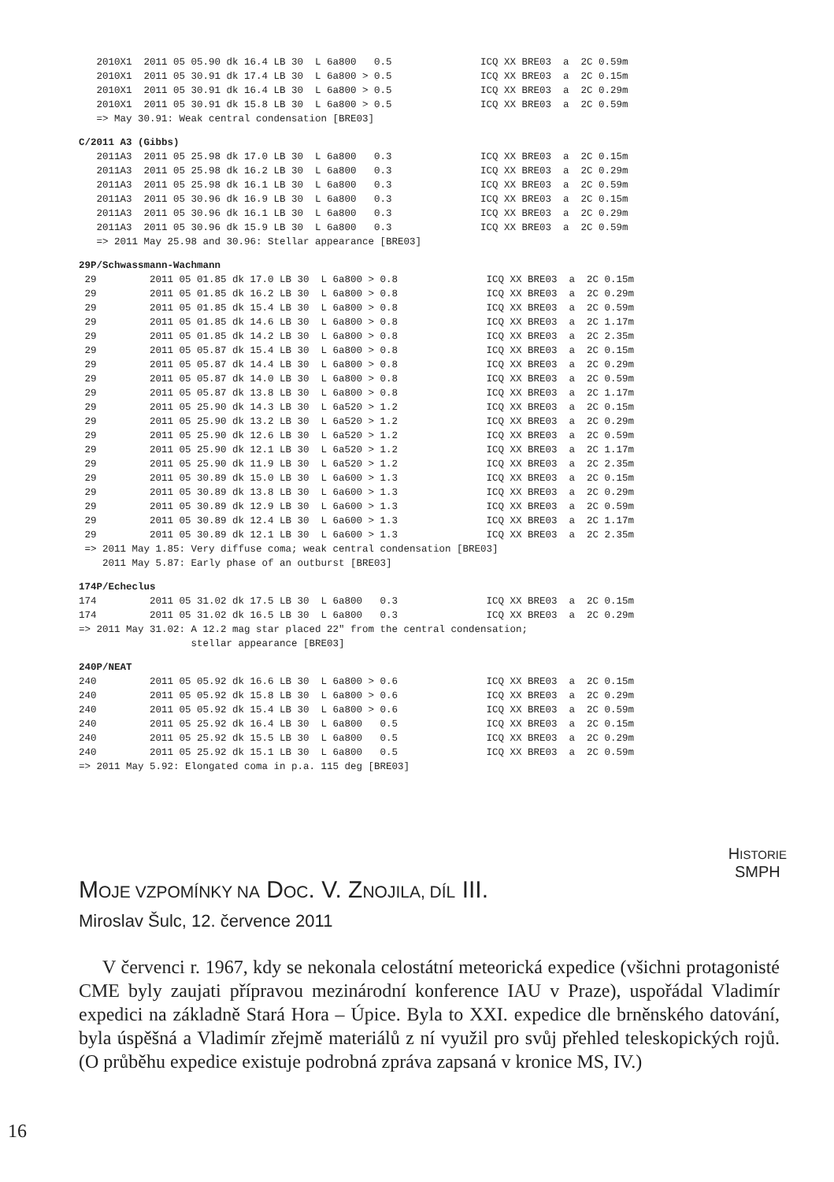2010X1  2011 05 05.90 dk 16.4 LB 30  L 6a800   0.5               ICQ XX BRE03  a  2C 0.59m
   2010X1  2011 05 30.91 dk 17.4 LB 30  L 6a800 > 0.5               ICQ XX BRE03  a  2C 0.15m
   2010X1  2011 05 30.91 dk 16.4 LB 30  L 6a800 > 0.5               ICQ XX BRE03  a  2C 0.29m
   2010X1  2011 05 30.91 dk 15.8 LB 30  L 6a800 > 0.5               ICQ XX BRE03  a  2C 0.59m
   => May 30.91: Weak central condensation [BRE03]
C/2011 A3 (Gibbs)
   2011A3  2011 05 25.98 dk 17.0 LB 30  L 6a800   0.3               ICQ XX BRE03  a  2C 0.15m
   2011A3  2011 05 25.98 dk 16.2 LB 30  L 6a800   0.3               ICQ XX BRE03  a  2C 0.29m
   2011A3  2011 05 25.98 dk 16.1 LB 30  L 6a800   0.3               ICQ XX BRE03  a  2C 0.59m
   2011A3  2011 05 30.96 dk 16.9 LB 30  L 6a800   0.3               ICQ XX BRE03  a  2C 0.15m
   2011A3  2011 05 30.96 dk 16.1 LB 30  L 6a800   0.3               ICQ XX BRE03  a  2C 0.29m
   2011A3  2011 05 30.96 dk 15.9 LB 30  L 6a800   0.3               ICQ XX BRE03  a  2C 0.59m
   => 2011 May 25.98 and 30.96: Stellar appearance [BRE03]
29P/Schwassmann-Wachmann
 29         2011 05 01.85 dk 17.0 LB 30  L 6a800 > 0.8               ICQ XX BRE03  a  2C 0.15m
 29         2011 05 01.85 dk 16.2 LB 30  L 6a800 > 0.8               ICQ XX BRE03  a  2C 0.29m
 29         2011 05 01.85 dk 15.4 LB 30  L 6a800 > 0.8               ICQ XX BRE03  a  2C 0.59m
 29         2011 05 01.85 dk 14.6 LB 30  L 6a800 > 0.8               ICQ XX BRE03  a  2C 1.17m
 29         2011 05 01.85 dk 14.2 LB 30  L 6a800 > 0.8               ICQ XX BRE03  a  2C 2.35m
 29         2011 05 05.87 dk 15.4 LB 30  L 6a800 > 0.8               ICQ XX BRE03  a  2C 0.15m
 29         2011 05 05.87 dk 14.4 LB 30  L 6a800 > 0.8               ICQ XX BRE03  a  2C 0.29m
 29         2011 05 05.87 dk 14.0 LB 30  L 6a800 > 0.8               ICQ XX BRE03  a  2C 0.59m
 29         2011 05 05.87 dk 13.8 LB 30  L 6a800 > 0.8               ICQ XX BRE03  a  2C 1.17m
 29         2011 05 25.90 dk 14.3 LB 30  L 6a520 > 1.2               ICQ XX BRE03  a  2C 0.15m
 29         2011 05 25.90 dk 13.2 LB 30  L 6a520 > 1.2               ICQ XX BRE03  a  2C 0.29m
 29         2011 05 25.90 dk 12.6 LB 30  L 6a520 > 1.2               ICQ XX BRE03  a  2C 0.59m
 29         2011 05 25.90 dk 12.1 LB 30  L 6a520 > 1.2               ICQ XX BRE03  a  2C 1.17m
 29         2011 05 25.90 dk 11.9 LB 30  L 6a520 > 1.2               ICQ XX BRE03  a  2C 2.35m
 29         2011 05 30.89 dk 15.0 LB 30  L 6a600 > 1.3               ICQ XX BRE03  a  2C 0.15m
 29         2011 05 30.89 dk 13.8 LB 30  L 6a600 > 1.3               ICQ XX BRE03  a  2C 0.29m
 29         2011 05 30.89 dk 12.9 LB 30  L 6a600 > 1.3               ICQ XX BRE03  a  2C 0.59m
 29         2011 05 30.89 dk 12.4 LB 30  L 6a600 > 1.3               ICQ XX BRE03  a  2C 1.17m
 29         2011 05 30.89 dk 12.1 LB 30  L 6a600 > 1.3               ICQ XX BRE03  a  2C 2.35m
 => 2011 May 1.85: Very diffuse coma; weak central condensation [BRE03]
    2011 May 5.87: Early phase of an outburst [BRE03]
174P/Echeclus
174         2011 05 31.02 dk 17.5 LB 30  L 6a800   0.3               ICQ XX BRE03  a  2C 0.15m
174         2011 05 31.02 dk 16.5 LB 30  L 6a800   0.3               ICQ XX BRE03  a  2C 0.29m
=> 2011 May 31.02: A 12.2 mag star placed 22" from the central condensation;
                   stellar appearance [BRE03]
240P/NEAT
240         2011 05 05.92 dk 16.6 LB 30  L 6a800 > 0.6               ICQ XX BRE03  a  2C 0.15m
240         2011 05 05.92 dk 15.8 LB 30  L 6a800 > 0.6               ICQ XX BRE03  a  2C 0.29m
240         2011 05 05.92 dk 15.4 LB 30  L 6a800 > 0.6               ICQ XX BRE03  a  2C 0.59m
240         2011 05 25.92 dk 16.4 LB 30  L 6a800   0.5               ICQ XX BRE03  a  2C 0.15m
240         2011 05 25.92 dk 15.5 LB 30  L 6a800   0.5               ICQ XX BRE03  a  2C 0.29m
240         2011 05 25.92 dk 15.1 LB 30  L 6a800   0.5               ICQ XX BRE03  a  2C 0.59m
=> 2011 May 5.92: Elongated coma in p.a. 115 deg [BRE03]
MOJE VZPOMÍNKY NA DOC. V. ZNOJILA, DÍL III.
HISTORIE
SMPH
Miroslav Šulc, 12. července 2011
V červenci r. 1967, kdy se nekonala celostátní meteorická expedice (všichni protagonisté CME byly zaujati přípravou mezinárodní konference IAU v Praze), uspořádal Vladimír expedici na základně Stará Hora – Úpice. Byla to XXI. expedice dle brněnského datování, byla úspěšná a Vladimír zřejmě materiálů z ní využil pro svůj přehled teleskopických rojů. (O průběhu expedice existuje podrobná zpráva zapsaná v kronice MS, IV.)
16